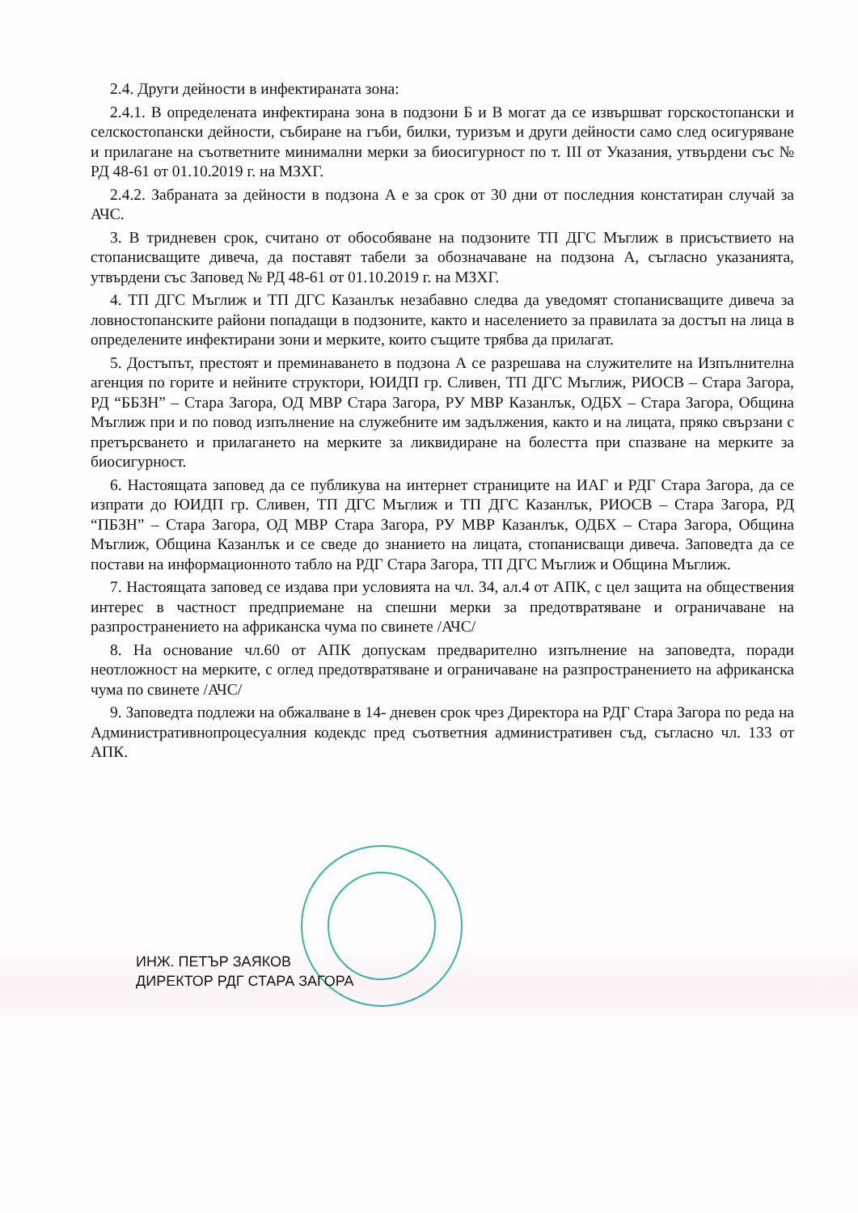2.4. Други дейности в инфектираната зона:
2.4.1. В определената инфектирана зона в подзони Б и В могат да се извършват горскостопански и селскостопански дейности, събиране на гъби, билки, туризъм и други дейности само след осигуряване и прилагане на съответните минимални мерки за биосигурност по т. III от Указания, утвърдени със № РД 48-61 от 01.10.2019 г. на МЗХГ.
2.4.2. Забраната за дейности в подзона А е за срок от 30 дни от последния констатиран случай за АЧС.
3. В тридневен срок, считано от обособяване на подзоните ТП ДГС Мъглиж в присъствието на стопанисващите дивеча, да поставят табели за обозначаване на подзона А, съгласно указанията, утвърдени със Заповед № РД 48-61 от 01.10.2019 г. на МЗХГ.
4. ТП ДГС Мъглиж и ТП ДГС Казанлък незабавно следва да уведомят стопанисващите дивеча за ловностопанските райони попадащи в подзоните, както и населението за правилата за достъп на лица в определените инфектирани зони и мерките, които същите трябва да прилагат.
5. Достъпът, престоят и преминаването в подзона А се разрешава на служителите на Изпълнителна агенция по горите и нейните структори, ЮИДП гр. Сливен, ТП ДГС Мъглиж, РИОСВ – Стара Загора, РД “ББЗН” – Стара Загора, ОД МВР Стара Загора, РУ МВР Казанлък, ОДБХ – Стара Загора, Община Мъглиж при и по повод изпълнение на служебните им задължения, както и на лицата, пряко свързани с претърсването и прилагането на мерките за ликвидиране на болестта при спазване на мерките за биосигурност.
6. Настоящата заповед да се публикува на интернет страниците на ИАГ и РДГ Стара Загора, да се изпрати до ЮИДП гр. Сливен, ТП ДГС Мъглиж и ТП ДГС Казанлък, РИОСВ – Стара Загора, РД “ПБЗН” – Стара Загора, ОД МВР Стара Загора, РУ МВР Казанлък, ОДБХ – Стара Загора, Община Мъглиж, Община Казанлък и се сведе до знанието на лицата, стопанисващи дивеча. Заповедта да се постави на информационното табло на РДГ Стара Загора, ТП ДГС Мъглиж и Община Мъглиж.
7. Настоящата заповед се издава при условията на чл. 34, ал.4 от АПК, с цел защита на обществения интерес в частност предприемане на спешни мерки за предотвратяване и ограничаване на разпространението на африканска чума по свинете /АЧС/
8. На основание чл.60 от АПК допускам предварително изпълнение на заповедта, поради неотложност на мерките, с оглед предотвратяване и ограничаване на разпространението на африканска чума по свинете /АЧС/
9. Заповедта подлежи на обжалване в 14- дневен срок чрез Директора на РДГ Стара Загора по реда на Административнопроцесуалния кодекдс пред съответния административен съд, съгласно чл. 133 от АПК.
ИНЖ. ПЕТЪР ЗАЯКОВ
ДИРЕКТОР РДГ СТАРА ЗАГОРА